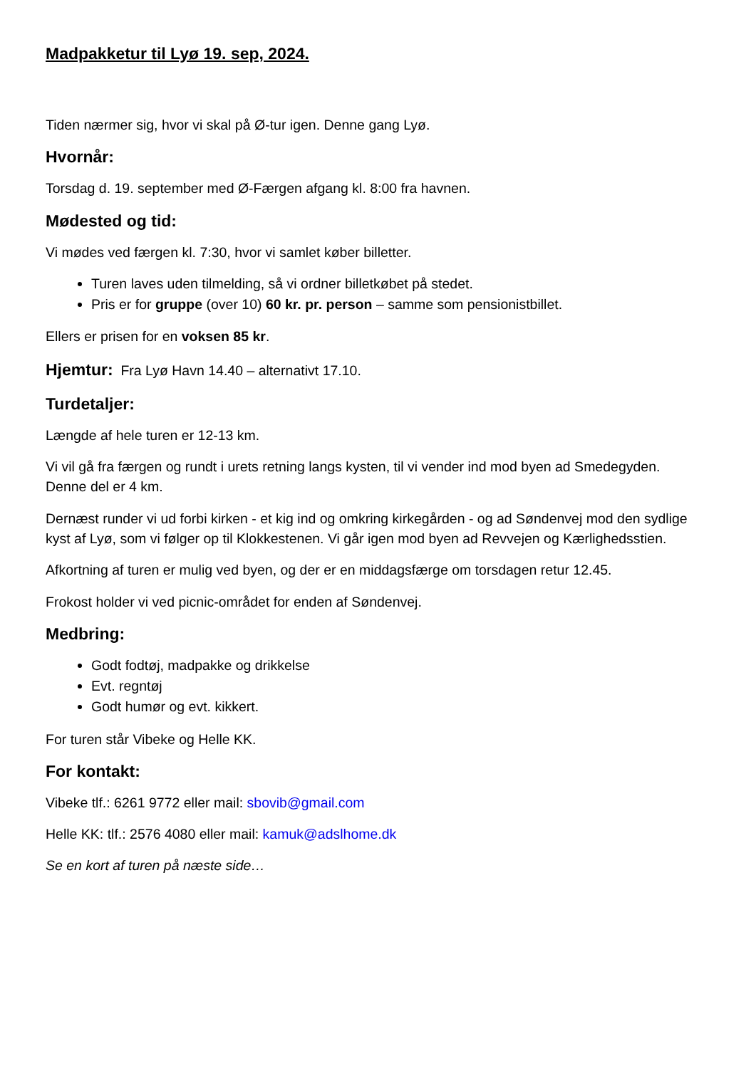Madpakketur til Lyø 19. sep, 2024.
Tiden nærmer sig, hvor vi skal på Ø-tur igen. Denne gang Lyø.
Hvornår:
Torsdag d. 19. september med Ø-Færgen afgang kl. 8:00 fra havnen.
Mødested og tid:
Vi mødes ved færgen kl. 7:30, hvor vi samlet køber billetter.
Turen laves uden tilmelding, så vi ordner billetkøbet på stedet.
Pris er for gruppe (over 10) 60 kr. pr. person – samme som pensionistbillet.
Ellers er prisen for en voksen 85 kr.
Hjemtur: Fra Lyø Havn 14.40 – alternativt 17.10.
Turdetaljer:
Længde af hele turen er 12-13 km.
Vi vil gå fra færgen og rundt i urets retning langs kysten, til vi vender ind mod byen ad Smedegyden. Denne del er 4 km.
Dernæst runder vi ud forbi kirken - et kig ind og omkring kirkegården - og ad Søndenvej mod den sydlige kyst af Lyø, som vi følger op til Klokkestenen. Vi går igen mod byen ad Revvejen og Kærlighedsstien.
Afkortning af turen er mulig ved byen, og der er en middagsfærge om torsdagen retur 12.45.
Frokost holder vi ved picnic-området for enden af Søndenvej.
Medbring:
Godt fodtøj, madpakke og drikkelse
Evt. regntøj
Godt humør og evt. kikkert.
For turen står Vibeke og Helle KK.
For kontakt:
Vibeke tlf.: 6261 9772 eller mail: sbovib@gmail.com
Helle KK: tlf.: 2576 4080 eller mail: kamuk@adslhome.dk
Se en kort af turen på næste side…